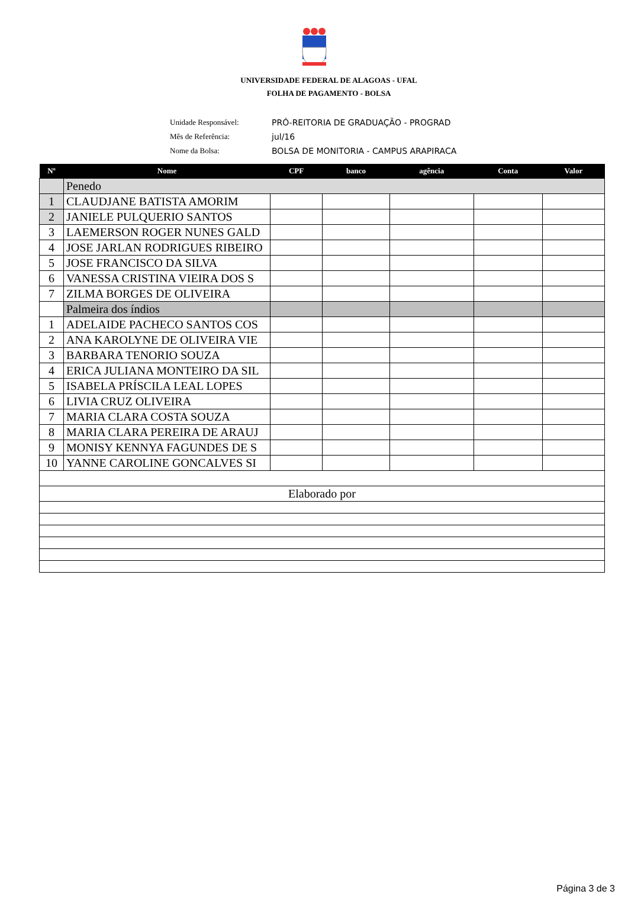UNIVERSIDADE FEDERAL DE ALAGOAS - UFAL
FOLHA DE PAGAMENTO - BOLSA
Unidade Responsável: PRÓ-REITORIA DE GRADUAÇÃO - PROGRAD
Mês de Referência: jul/16
Nome da Bolsa: BOLSA DE MONITORIA - CAMPUS ARAPIRACA
| Nº | Nome | CPF | banco | agência | Conta | Valor |
| --- | --- | --- | --- | --- | --- | --- |
| | Penedo | | | | | |
| 1 | CLAUDJANE BATISTA AMORIM | | | | | |
| 2 | JANIELE PULQUERIO SANTOS | | | | | |
| 3 | LAEMERSON ROGER NUNES GALD | | | | | |
| 4 | JOSE JARLAN RODRIGUES RIBEIRO | | | | | |
| 5 | JOSE FRANCISCO DA SILVA | | | | | |
| 6 | VANESSA CRISTINA VIEIRA DOS S | | | | | |
| 7 | ZILMA BORGES DE OLIVEIRA | | | | | |
| | Palmeira dos índios | | | | | |
| 1 | ADELAIDE PACHECO SANTOS COS | | | | | |
| 2 | ANA KAROLYNE DE OLIVEIRA VIE | | | | | |
| 3 | BARBARA TENORIO SOUZA | | | | | |
| 4 | ERICA JULIANA MONTEIRO DA SIL | | | | | |
| 5 | ISABELA PRÍSCILA LEAL LOPES | | | | | |
| 6 | LIVIA CRUZ OLIVEIRA | | | | | |
| 7 | MARIA CLARA COSTA SOUZA | | | | | |
| 8 | MARIA CLARA PEREIRA DE ARAUJ | | | | | |
| 9 | MONISY KENNYA FAGUNDES DE S | | | | | |
| 10 | YANNE CAROLINE GONCALVES SI | | | | | |
| Elaborado por | | | | | | |
Página 3 de 3